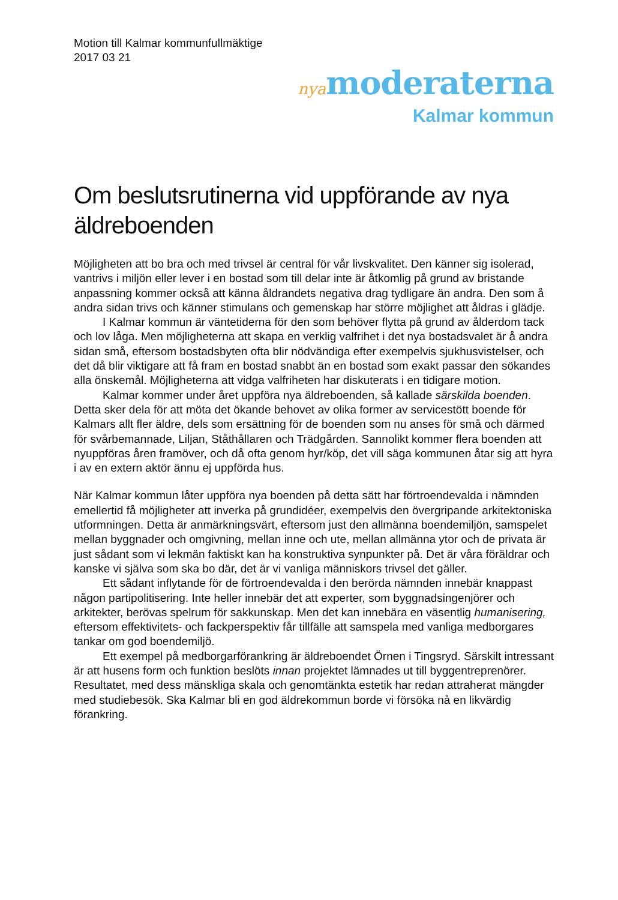Motion till Kalmar kommunfullmäktige
2017 03 21
nya moderaterna
Kalmar kommun
Om beslutsrutinerna vid uppförande av nya äldreboenden
Möjligheten att bo bra och med trivsel är central för vår livskvalitet. Den känner sig isolerad, vantrivs i miljön eller lever i en bostad som till delar inte är åtkomlig på grund av bristande anpassning kommer också att känna åldrandets negativa drag tydligare än andra. Den som å andra sidan trivs och känner stimulans och gemenskap har större möjlighet att åldras i glädje.
I Kalmar kommun är väntetiderna för den som behöver flytta på grund av ålderdom tack och lov låga. Men möjligheterna att skapa en verklig valfrihet i det nya bostadsvalet är å andra sidan små, eftersom bostadsbyten ofta blir nödvändiga efter exempelvis sjukhusvistelser, och det då blir viktigare att få fram en bostad snabbt än en bostad som exakt passar den sökandes alla önskemål. Möjligheterna att vidga valfriheten har diskuterats i en tidigare motion.
Kalmar kommer under året uppföra nya äldreboenden, så kallade särskilda boenden. Detta sker dela för att möta det ökande behovet av olika former av servicestött boende för Kalmars allt fler äldre, dels som ersättning för de boenden som nu anses för små och därmed för svårbemannade, Liljan, Ståthållaren och Trädgården. Sannolikt kommer flera boenden att nyuppföras åren framöver, och då ofta genom hyr/köp, det vill säga kommunen åtar sig att hyra i av en extern aktör ännu ej uppförda hus.
När Kalmar kommun låter uppföra nya boenden på detta sätt har förtroendevalda i nämnden emellertid få möjligheter att inverka på grundidéer, exempelvis den övergripande arkitektoniska utformningen. Detta är anmärkningsvärt, eftersom just den allmänna boendemiljön, samspelet mellan byggnader och omgivning, mellan inne och ute, mellan allmänna ytor och de privata är just sådant som vi lekmän faktiskt kan ha konstruktiva synpunkter på. Det är våra föräldrar och kanske vi själva som ska bo där, det är vi vanliga människors trivsel det gäller.
Ett sådant inflytande för de förtroendevalda i den berörda nämnden innebär knappast någon partipolitisering. Inte heller innebär det att experter, som byggnadsingenjörer och arkitekter, berövas spelrum för sakkunskap. Men det kan innebära en väsentlig humanisering, eftersom effektivitets- och fackperspektiv får tillfälle att samspela med vanliga medborgares tankar om god boendemiljö.
Ett exempel på medborgarförankring är äldreboendet Örnen i Tingsryd. Särskilt intressant är att husens form och funktion beslöts innan projektet lämnades ut till byggentreprenörer. Resultatet, med dess mänskliga skala och genomtänkta estetik har redan attraherat mängder med studiebesök. Ska Kalmar bli en god äldrekommun borde vi försöka nå en likvärdig förankring.